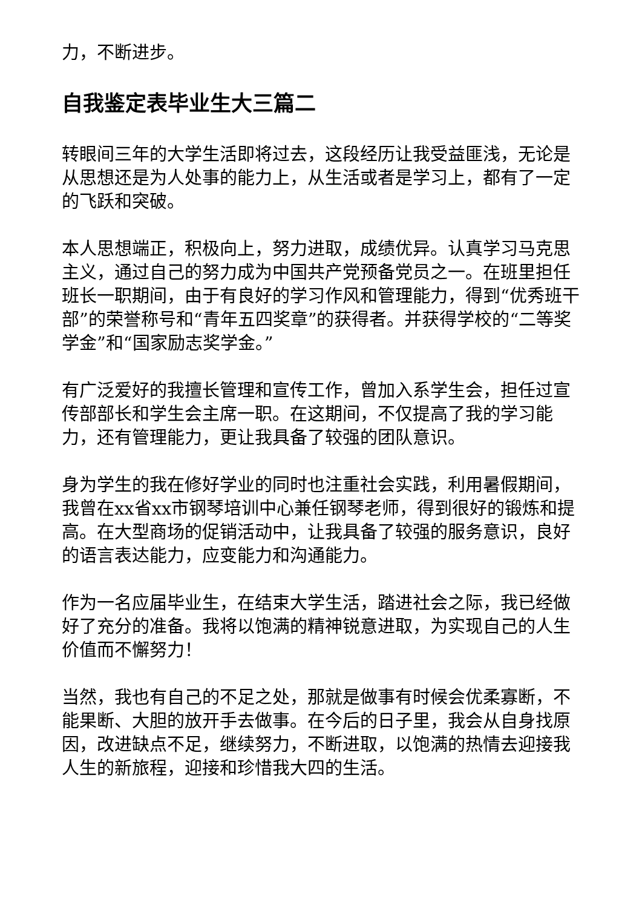力，不断进步。
自我鉴定表毕业生大三篇二
转眼间三年的大学生活即将过去，这段经历让我受益匪浅，无论是从思想还是为人处事的能力上，从生活或者是学习上，都有了一定的飞跃和突破。
本人思想端正，积极向上，努力进取，成绩优异。认真学习马克思主义，通过自己的努力成为中国共产党预备党员之一。在班里担任班长一职期间，由于有良好的学习作风和管理能力，得到“优秀班干部”的荣誉称号和“青年五四奖章”的获得者。并获得学校的“二等奖学金”和“国家励志奖学金。”
有广泛爱好的我擅长管理和宣传工作，曾加入系学生会，担任过宣传部部长和学生会主席一职。在这期间，不仅提高了我的学习能力，还有管理能力，更让我具备了较强的团队意识。
身为学生的我在修好学业的同时也注重社会实践，利用暑假期间，我曾在xx省xx市钢琴培训中心兼任钢琴老师，得到很好的锻炼和提高。在大型商场的促销活动中，让我具备了较强的服务意识，良好的语言表达能力，应变能力和沟通能力。
作为一名应届毕业生，在结束大学生活，踏进社会之际，我已经做好了充分的准备。我将以饱满的精神锐意进取，为实现自己的人生价值而不懈努力！
当然，我也有自己的不足之处，那就是做事有时候会优柔寡断，不能果断、大胆的放开手去做事。在今后的日子里，我会从自身找原因，改进缺点不足，继续努力，不断进取，以饱满的热情去迎接我人生的新旅程，迎接和珍惜我大四的生活。